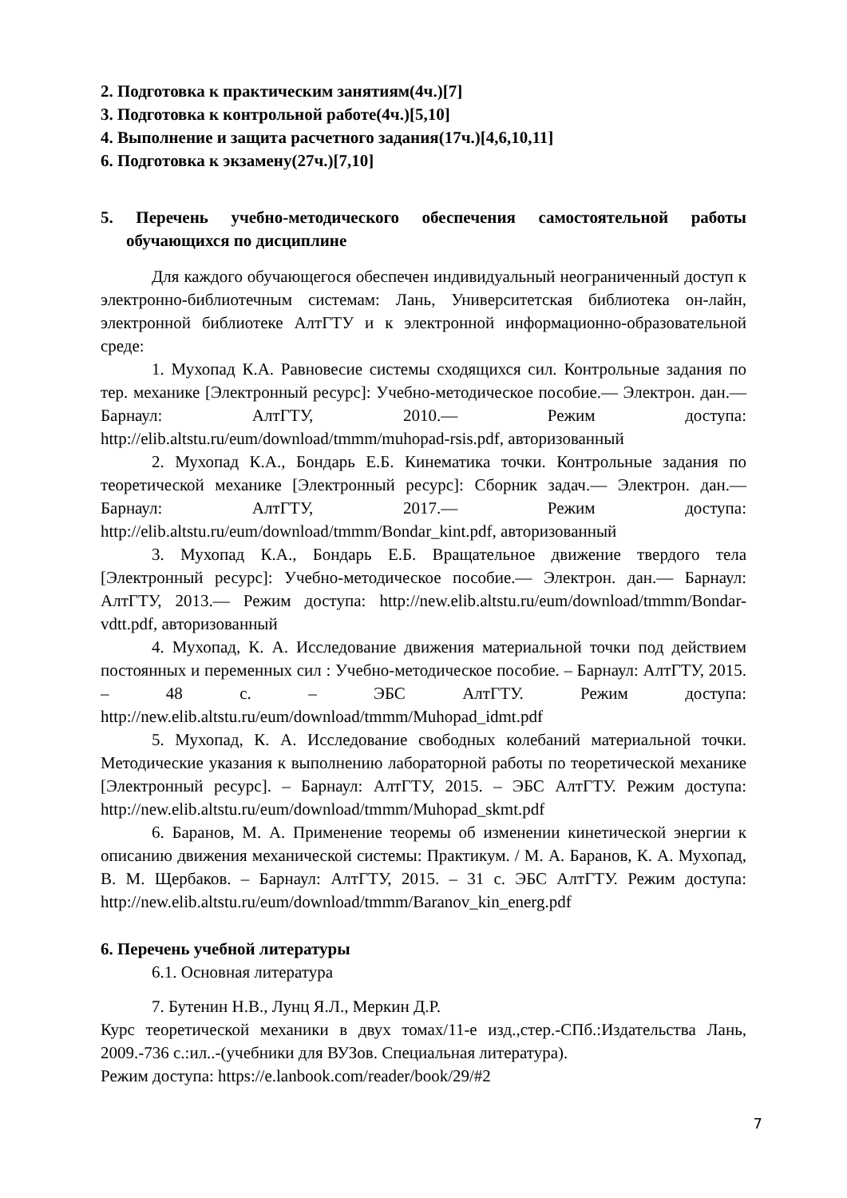2. Подготовка к практическим занятиям(4ч.)[7]
3. Подготовка к контрольной работе(4ч.)[5,10]
4. Выполнение и защита расчетного задания(17ч.)[4,6,10,11]
6. Подготовка к экзамену(27ч.)[7,10]
5. Перечень учебно-методического обеспечения самостоятельной работы обучающихся по дисциплине
Для каждого обучающегося обеспечен индивидуальный неограниченный доступ к электронно-библиотечным системам: Лань, Университетская библиотека он-лайн, электронной библиотеке АлтГТУ и к электронной информационно-образовательной среде:
1. Мухопад К.А. Равновесие системы сходящихся сил. Контрольные задания по тер. механике [Электронный ресурс]: Учебно-методическое пособие.— Электрон. дан.— Барнаул: АлтГТУ, 2010.— Режим доступа: http://elib.altstu.ru/eum/download/tmmm/muhopad-rsis.pdf, авторизованный
2. Мухопад К.А., Бондарь Е.Б. Кинематика точки. Контрольные задания по теоретической механике [Электронный ресурс]: Сборник задач.— Электрон. дан.— Барнаул: АлтГТУ, 2017.— Режим доступа: http://elib.altstu.ru/eum/download/tmmm/Bondar_kint.pdf, авторизованный
3. Мухопад К.А., Бондарь Е.Б. Вращательное движение твердого тела [Электронный ресурс]: Учебно-методическое пособие.— Электрон. дан.— Барнаул: АлтГТУ, 2013.— Режим доступа: http://new.elib.altstu.ru/eum/download/tmmm/Bondar-vdtt.pdf, авторизованный
4. Мухопад, К. А. Исследование движения материальной точки под действием постоянных и переменных сил : Учебно-методическое пособие. – Барнаул: АлтГТУ, 2015. – 48 с. – ЭБС АлтГТУ. Режим доступа: http://new.elib.altstu.ru/eum/download/tmmm/Muhopad_idmt.pdf
5. Мухопад, К. А. Исследование свободных колебаний материальной точки. Методические указания к выполнению лабораторной работы по теоретической механике [Электронный ресурс]. – Барнаул: АлтГТУ, 2015. – ЭБС АлтГТУ. Режим доступа: http://new.elib.altstu.ru/eum/download/tmmm/Muhopad_skmt.pdf
6. Баранов, М. А. Применение теоремы об изменении кинетической энергии к описанию движения механической системы: Практикум. / М. А. Баранов, К. А. Мухопад, В. М. Щербаков. – Барнаул: АлтГТУ, 2015. – 31 с. ЭБС АлтГТУ. Режим доступа: http://new.elib.altstu.ru/eum/download/tmmm/Baranov_kin_energ.pdf
6. Перечень учебной литературы
6.1. Основная литература
7. Бутенин Н.В., Лунц Я.Л., Меркин Д.Р.
Курс теоретической механики в двух томах/11-е изд.,стер.-СПб.:Издательства Лань, 2009.-736 с.:ил..-(учебники для ВУЗов. Специальная литература).
Режим доступа: https://e.lanbook.com/reader/book/29/#2
7